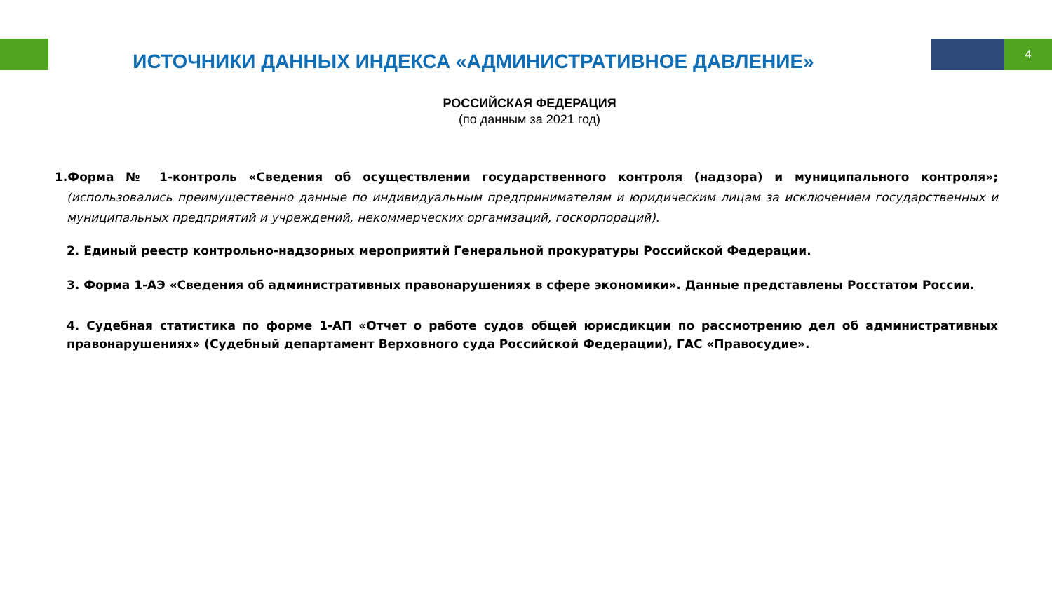4
ИСТОЧНИКИ ДАННЫХ ИНДЕКСА «АДМИНИСТРАТИВНОЕ ДАВЛЕНИЕ»
РОССИЙСКАЯ ФЕДЕРАЦИЯ
(по данным за 2021 год)
1.Форма № 1-контроль «Сведения об осуществлении государственного контроля (надзора) и муниципального контроля»; (использовались преимущественно данные по индивидуальным предпринимателям и юридическим лицам за исключением государственных и муниципальных предприятий и учреждений, некоммерческих организаций, госкорпораций).
2. Единый реестр контрольно-надзорных мероприятий Генеральной прокуратуры Российской Федерации.
3. Форма 1-АЭ «Сведения об административных правонарушениях в сфере экономики». Данные представлены Росстатом России.
4. Судебная статистика по форме 1-АП «Отчет о работе судов общей юрисдикции по рассмотрению дел об административных правонарушениях» (Судебный департамент Верховного суда Российской Федерации), ГАС «Правосудие».